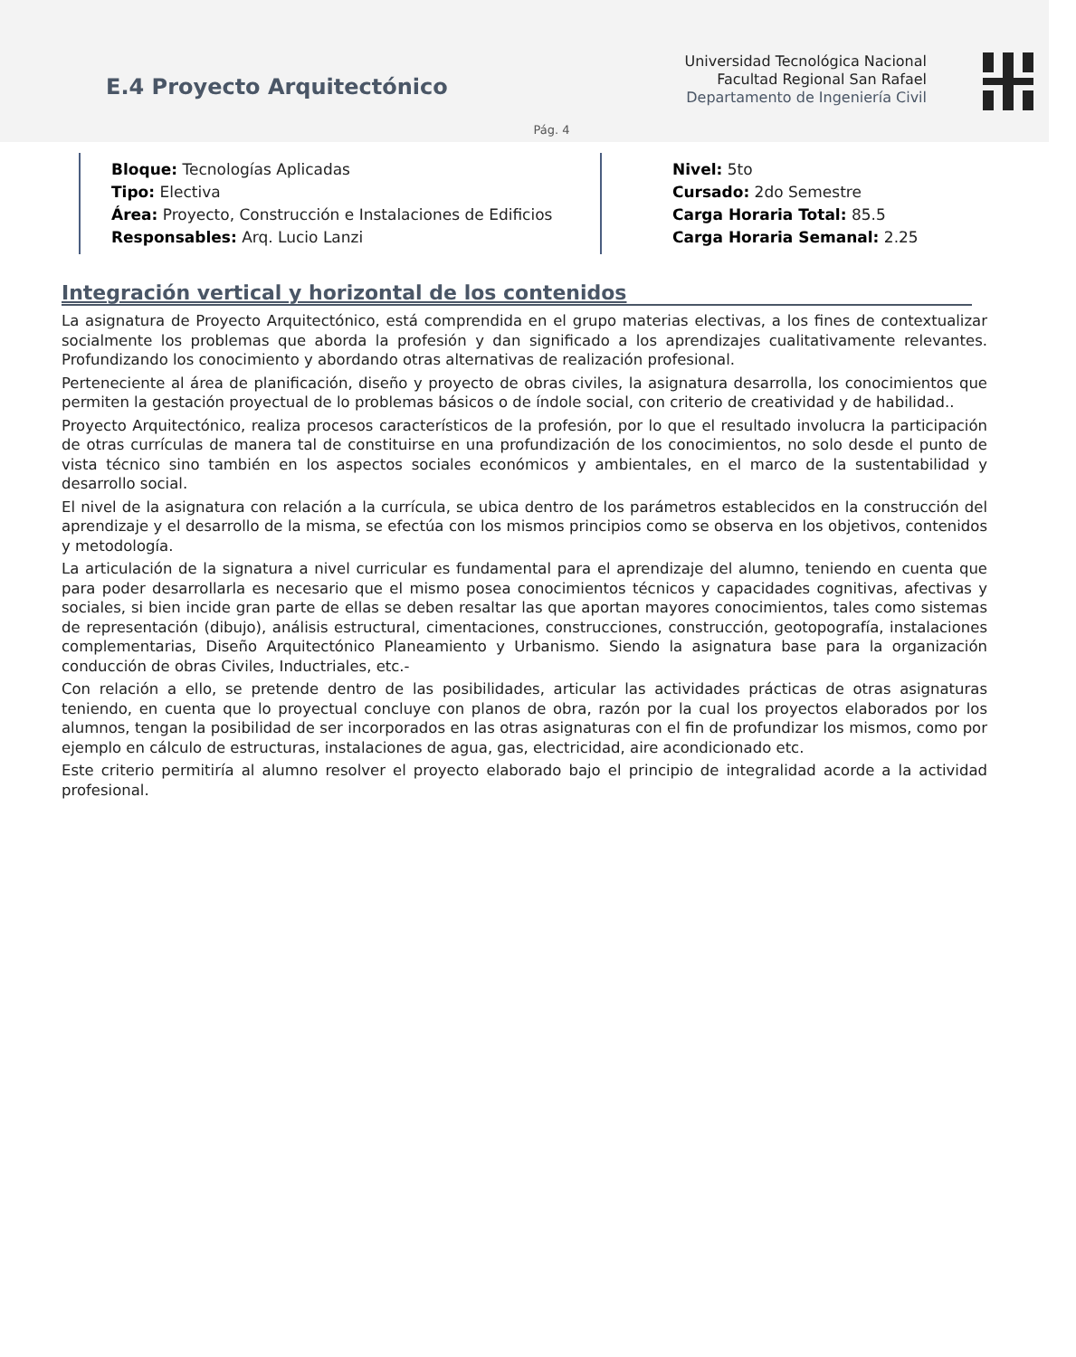E.4 Proyecto Arquitectónico
Universidad Tecnológica Nacional
Facultad Regional San Rafael
Departamento de Ingeniería Civil
Pág. 4
Bloque: Tecnologías Aplicadas
Tipo: Electiva
Área: Proyecto, Construcción e Instalaciones de Edificios
Responsables: Arq. Lucio Lanzi
Nivel: 5to
Cursado: 2do Semestre
Carga Horaria Total: 85.5
Carga Horaria Semanal: 2.25
Integración vertical y horizontal de los contenidos
La asignatura de Proyecto Arquitectónico, está comprendida en el grupo materias electivas, a los fines de contextualizar socialmente los problemas que aborda la profesión y dan significado a los aprendizajes cualitativamente relevantes. Profundizando los conocimiento y abordando otras alternativas de realización profesional.
Perteneciente al área de planificación, diseño y proyecto de obras civiles, la asignatura desarrolla, los conocimientos que permiten la gestación proyectual de lo problemas básicos o de índole social, con criterio de creatividad y de habilidad..
Proyecto Arquitectónico, realiza procesos característicos de la profesión, por lo que el resultado involucra la participación de otras currículas de manera tal de constituirse en una profundización de los conocimientos, no solo desde el punto de vista técnico sino también en los aspectos sociales económicos y ambientales, en el marco de la sustentabilidad y desarrollo social.
El nivel de la asignatura con relación a la currícula, se ubica dentro de los parámetros establecidos en la construcción del aprendizaje y el desarrollo de la misma, se efectúa con los mismos principios como se observa en los objetivos, contenidos y metodología.
La articulación de la signatura a nivel curricular es fundamental para el aprendizaje del alumno, teniendo en cuenta que para poder desarrollarla es necesario que el mismo posea conocimientos técnicos y capacidades cognitivas, afectivas y sociales, si bien incide gran parte de ellas se deben resaltar las que aportan mayores conocimientos, tales como sistemas de representación (dibujo), análisis estructural, cimentaciones, construcciones, construcción, geotopografía, instalaciones complementarias, Diseño Arquitectónico Planeamiento y Urbanismo. Siendo la asignatura base para la organización conducción de obras Civiles, Inductriales, etc.-
Con relación a ello, se pretende dentro de las posibilidades, articular las actividades prácticas de otras asignaturas teniendo, en cuenta que lo proyectual concluye con planos de obra, razón por la cual los proyectos elaborados por los alumnos, tengan la posibilidad de ser incorporados en las otras asignaturas con el fin de profundizar los mismos, como por ejemplo en cálculo de estructuras, instalaciones de agua, gas, electricidad, aire acondicionado etc.
Este criterio permitiría al alumno resolver el proyecto elaborado bajo el principio de integralidad acorde a la actividad profesional.